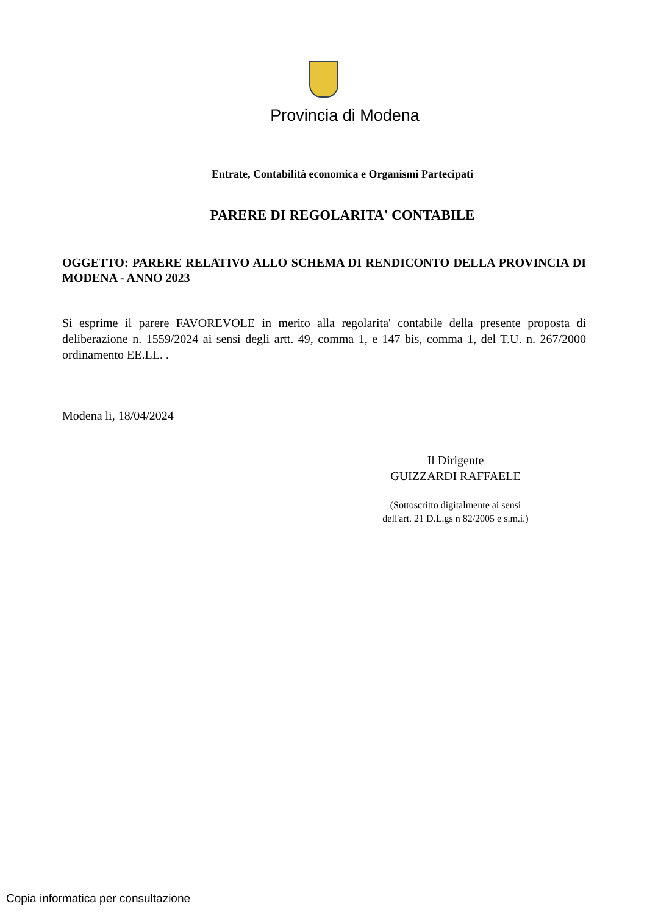Provincia di Modena
Entrate, Contabilità economica e Organismi Partecipati
PARERE DI REGOLARITA' CONTABILE
OGGETTO: PARERE RELATIVO ALLO SCHEMA DI RENDICONTO DELLA PROVINCIA DI MODENA - ANNO 2023
Si esprime il parere FAVOREVOLE in merito alla regolarita' contabile della presente proposta di deliberazione n. 1559/2024 ai sensi degli artt. 49, comma 1, e 147 bis, comma 1, del T.U. n. 267/2000 ordinamento EE.LL. .
Modena li, 18/04/2024
Il Dirigente
GUIZZARDI RAFFAELE
(Sottoscritto digitalmente ai sensi dell'art. 21 D.L.gs n 82/2005 e s.m.i.)
Copia informatica per consultazione